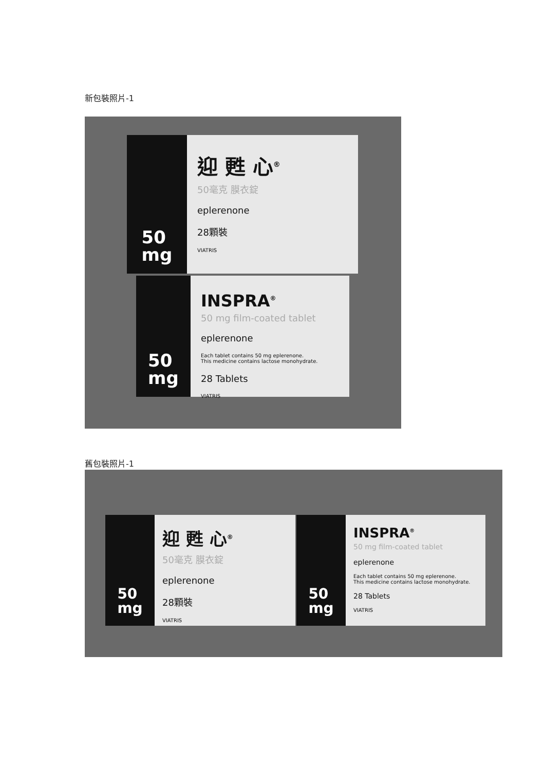新包裝照片-1
50
mg
迎 甦 心<sup>®</sup>
50毫克 膜衣錠
eplerenone
28顆裝
VIATRIS
50
mg
INSPRA<sup>®</sup>
50 mg film-coated tablet
eplerenone
Each tablet contains 50 mg eplerenone.
This medicine contains lactose monohydrate.
28 Tablets
VIATRIS
舊包裝照片-1
50
mg
迎 甦 心<sup>®</sup>
50毫克 膜衣錠
eplerenone
28顆裝
VIATRIS
50
mg
INSPRA<sup>®</sup>
50 mg film-coated tablet
eplerenone
Each tablet contains 50 mg eplerenone.
This medicine contains lactose monohydrate.
28 Tablets
VIATRIS